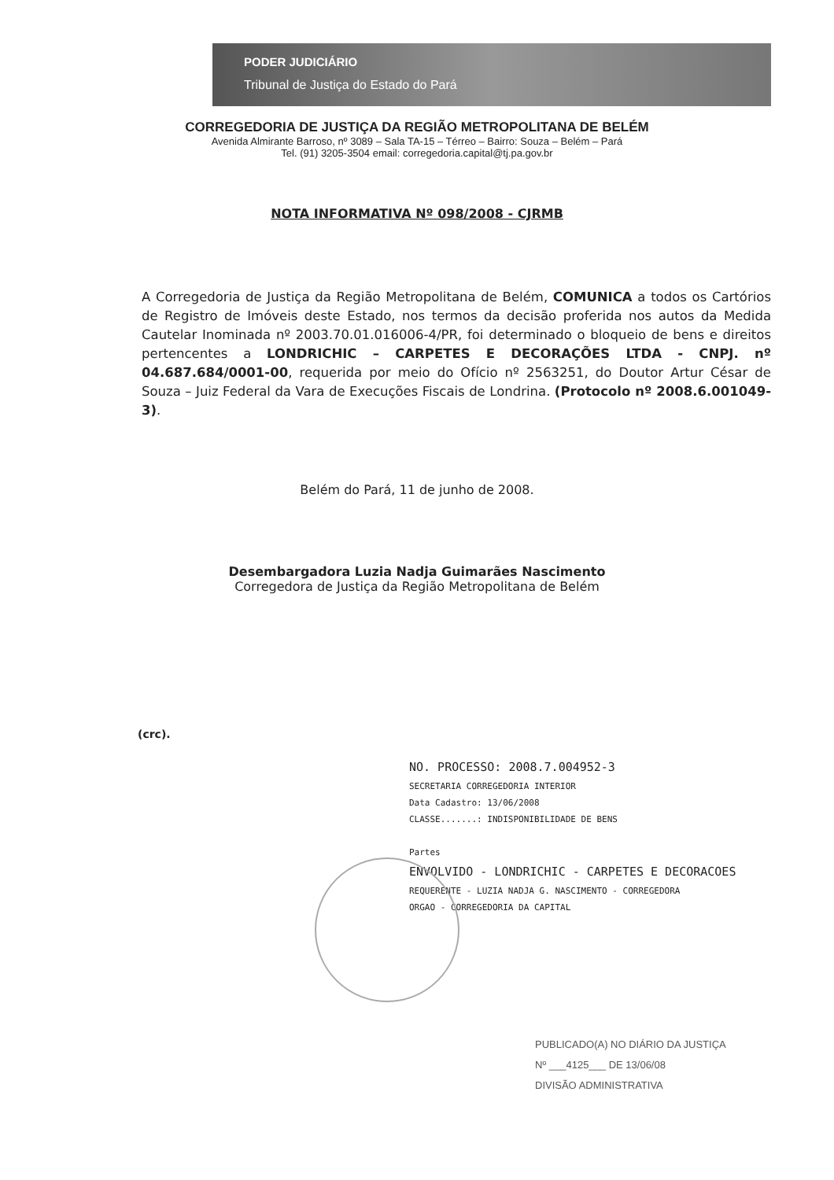PODER JUDICIÁRIO
Tribunal de Justiça do Estado do Pará
CORREGEDORIA DE JUSTIÇA DA REGIÃO METROPOLITANA DE BELÉM
Avenida Almirante Barroso, nº 3089 – Sala TA-15 – Térreo – Bairro: Souza – Belém – Pará
Tel. (91) 3205-3504 email: corregedoria.capital@tj.pa.gov.br
NOTA INFORMATIVA Nº 098/2008 - CJRMB
A Corregedoria de Justiça da Região Metropolitana de Belém, COMUNICA a todos os Cartórios de Registro de Imóveis deste Estado, nos termos da decisão proferida nos autos da Medida Cautelar Inominada nº 2003.70.01.016006-4/PR, foi determinado o bloqueio de bens e direitos pertencentes a LONDRICHIC – CARPETES E DECORAÇÕES LTDA - CNPJ. nº 04.687.684/0001-00, requerida por meio do Ofício nº 2563251, do Doutor Artur César de Souza – Juiz Federal da Vara de Execuções Fiscais de Londrina. (Protocolo nº 2008.6.001049-3).
Belém do Pará, 11 de junho de 2008.
Desembargadora Luzia Nadja Guimarães Nascimento
Corregedora de Justiça da Região Metropolitana de Belém
(crc).
NO. PROCESSO: 2008.7.004952-3
SECRETARIA CORREGEDORIA INTERIOR
Data Cadastro: 13/06/2008
CLASSE.......: INDISPONIBILIDADE DE BENS
Partes
ENVOLVIDO - LONDRICHIC - CARPETES E DECORACOES
REQUERENTE - LUZIA NADJA G. NASCIMENTO - CORREGEDORA
ORGAO - CORREGEDORIA DA CAPITAL
PUBLICADO(A) NO DIÁRIO DA JUSTIÇA
Nº ___4125___ DE 13/06/08
DIVISÃO ADMINISTRATIVA